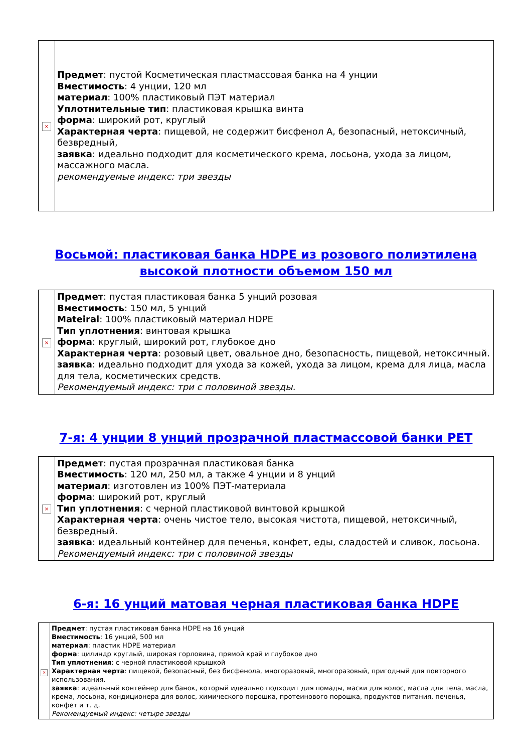| × | Предмет : пустой Косметическая пластмассовая банка на 4 унции Вместимость : 4 унции, 120 мл материал : 100% пластиковый ПЭТ материал Уплотнительные тип : пластиковая крышка винта форма : широкий рот, круглый Характерная черта : пищевой, не содержит бисфенол А, безопасный, нетоксичный, безвредный, заявка : идеально подходит для косметического крема, лосьона, ухода за лицом, массажного масла. рекомендуемые индекс: три звезды |
Восьмой: пластиковая банка HDPE из розового полиэтилена высокой плотности объемом 150 мл
| × | Предмет : пустая пластиковая банка 5 унций розовая Вместимость : 150 мл, 5 унций Mateiral : 100% пластиковый материал HDPE Тип уплотнения : винтовая крышка форма : круглый, широкий рот, глубокое дно Характерная черта : розовый цвет, овальное дно, безопасность, пищевой, нетоксичный. заявка : идеально подходит для ухода за кожей, ухода за лицом, крема для лица, масла для тела, косметических средств. Рекомендуемый индекс: три с половиной звезды. |
7-я: 4 унции 8 унций прозрачной пластмассовой банки PET
| × | Предмет : пустая прозрачная пластиковая банка Вместимость : 120 мл, 250 мл, а также 4 унции и 8 унций материал : изготовлен из 100% ПЭТ-материала форма : широкий рот, круглый Тип уплотнения : с черной пластиковой винтовой крышкой Характерная черта : очень чистое тело, высокая чистота, пищевой, нетоксичный, безвредный. заявка : идеальный контейнер для печенья, конфет, еды, сладостей и сливок, лосьона. Рекомендуемый индекс: три с половиной звезды |
6-я: 16 унций матовая черная пластиковая банка HDPE
| × | Предмет : пустая пластиковая банка HDPE на 16 унций Вместимость : 16 унций, 500 мл материал : пластик HDPE материал форма : цилиндр круглый, широкая горловина, прямой край и глубокое дно Тип уплотнения : с черной пластиковой крышкой Характерная черта : пищевой, безопасный, без бисфенола, многоразовый, многоразовый, пригодный для повторного использования. заявка : идеальный контейнер для банок, который идеально подходит для помады, маски для волос, масла для тела, масла, крема, лосьона, кондиционера для волос, химического порошка, протеинового порошка, продуктов питания, печенья, конфет и т. д. Рекомендуемый индекс: четыре звезды |